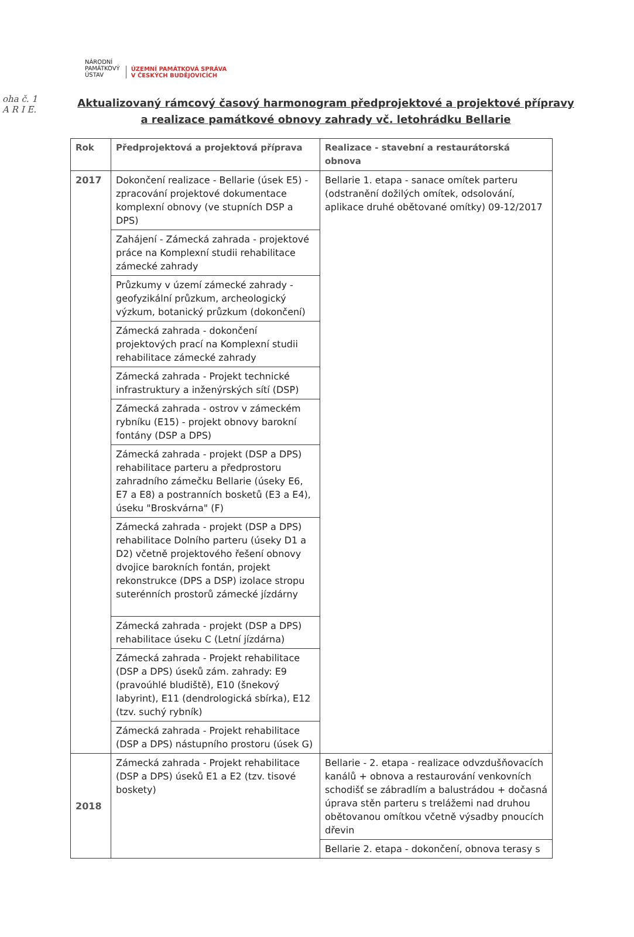oha č. 1
A R I E.
NÁRODNÍ
PAMÁTKOVÝ
ÚSTAV
ÚZEMNÍ PAMÁTKOVÁ SPRÁVA
V ČESKÝCH BUDĚJOVICÍCH
Aktualizovaný rámcový časový harmonogram předprojektové a projektové přípravy a realizace památkové obnovy zahrady vč. letohrádku Bellarie
| Rok | Předprojektová a projektová příprava | Realizace - stavební a restaurátorská obnova |
| --- | --- | --- |
| 2017 | Dokončení realizace - Bellarie (úsek E5) - zpracování projektové dokumentace komplexní obnovy (ve stupních DSP a DPS) | Bellarie 1. etapa - sanace omítek parteru (odstranění dožilých omítek, odsolování, aplikace druhé obětované omítky) 09-12/2017 |
| | Zahájení - Zámecká zahrada - projektové práce na Komplexní studii rehabilitace zámecké zahrady | |
| | Průzkumy v území zámecké zahrady - geofyzikální průzkum, archeologický výzkum, botanický průzkum (dokončení) | |
| | Zámecká zahrada - dokončení projektových prací na Komplexní studii rehabilitace zámecké zahrady | |
| | Zámecká zahrada - Projekt technické infrastruktury a inženýrských sítí (DSP) | |
| | Zámecká zahrada - ostrov v zámeckém rybníku (E15) - projekt obnovy barokní fontány (DSP a DPS) | |
| | Zámecká zahrada - projekt (DSP a DPS) rehabilitace parteru a předprostoru zahradního zámečku Bellarie (úseky E6, E7 a E8) a postranních bosketů (E3 a E4), úseku "Broskvárna" (F) | |
| | Zámecká zahrada - projekt (DSP a DPS) rehabilitace Dolního parteru (úseky D1 a D2) včetně projektového řešení obnovy dvojice barokních fontán, projekt rekonstrukce (DPS a DSP) izolace stropu suterénních prostorů zámecké jízdárny | |
| | Zámecká zahrada - projekt (DSP a DPS) rehabilitace úseku C (Letní jízdárna) | |
| | Zámecká zahrada - Projekt rehabilitace (DSP a DPS) úseků zám. zahrady: E9 (pravoúhlé bludiště), E10 (šnekový labyrint), E11 (dendrologická sbírka), E12 (tzv. suchý rybník) | |
| | Zámecká zahrada - Projekt rehabilitace (DSP a DPS) nástupního prostoru (úsek G) | |
| 2018 | Zámecká zahrada - Projekt rehabilitace (DSP a DPS) úseků E1 a E2 (tzv. tisové boskety) | Bellarie - 2. etapa - realizace odvzdušňovacích kanálů + obnova a restaurování venkovních schodišť se zábradlím a balustrádou + dočasná úprava stěn parteru s trelážemi nad druhou obětovanou omítkou včetně výsadby pnoucích dřevin |
| | | Bellarie 2. etapa - dokončení, obnova terasy s |